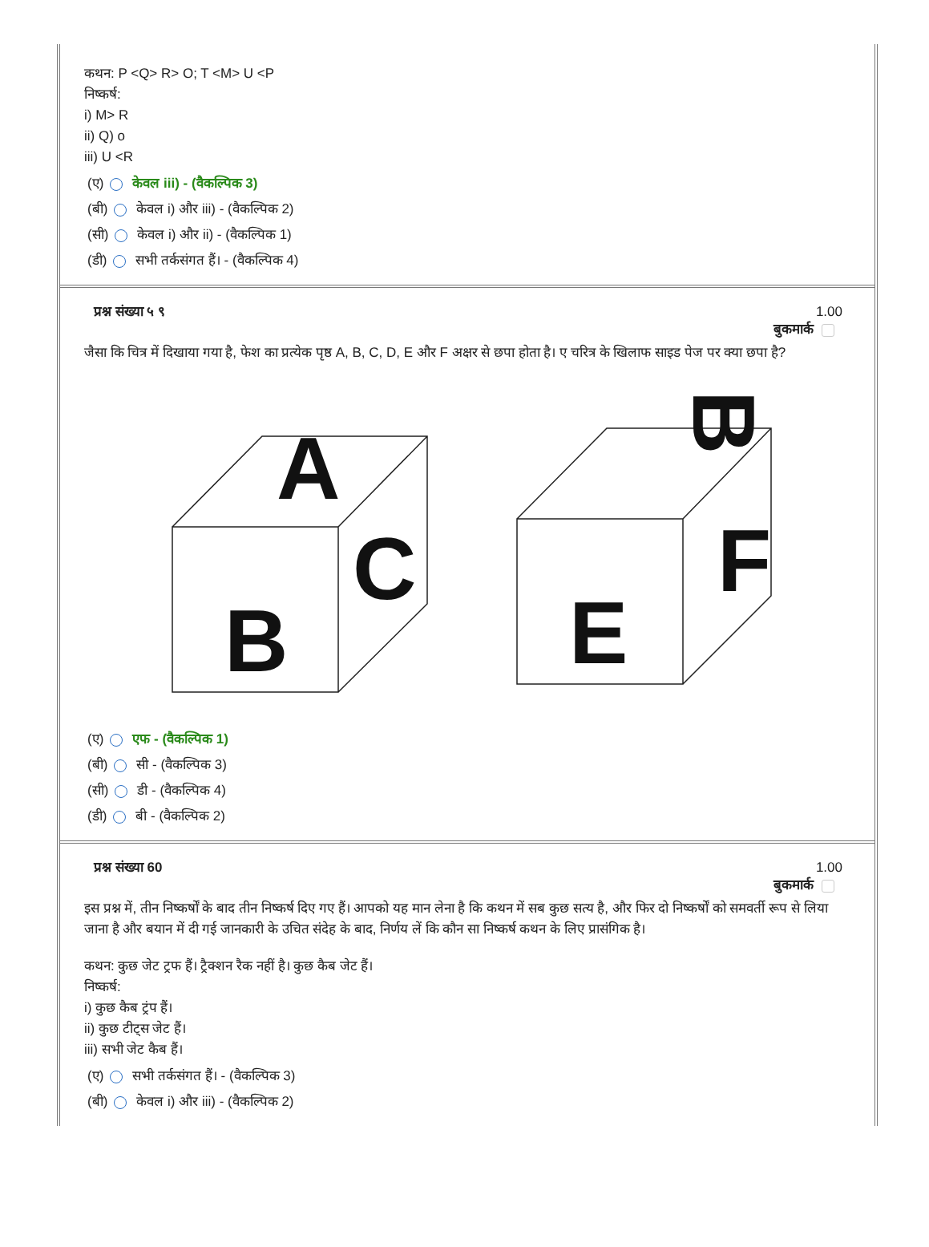कथन: P <Q> R> O; T <M> U <P
निष्कर्ष:
i) M> R
ii) Q) o
iii) U <R
(ए) केवल iii) - (वैकल्पिक 3)
(बी) केवल i) और iii) - (वैकल्पिक 2)
(सी) केवल i) और ii) - (वैकल्पिक 1)
(डी) सभी तर्कसंगत हैं। - (वैकल्पिक 4)
प्रश्न संख्या ५ ९ 1.00
बुकमार्क
जैसा कि चित्र में दिखाया गया है, फेश का प्रत्येक पृष्ठ A, B, C, D, E और F अक्षर से छपा होता है। ए चरित्र के खिलाफ साइड पेज पर क्या छपा है?
B
A
C
E
F
B
(ए) एफ - (वैकल्पिक 1)
(बी) सी - (वैकल्पिक 3)
(सी) डी - (वैकल्पिक 4)
(डी) बी - (वैकल्पिक 2)
प्रश्न संख्या 60 1.00
बुकमार्क
इस प्रश्न में, तीन निष्कर्षों के बाद तीन निष्कर्ष दिए गए हैं। आपको यह मान लेना है कि कथन में सब कुछ सत्य है, और फिर दो निष्कर्षों को समवर्ती रूप से लिया जाना है और बयान में दी गई जानकारी के उचित संदेह के बाद, निर्णय लें कि कौन सा निष्कर्ष कथन के लिए प्रासंगिक है।
कथन: कुछ जेट ट्रफ हैं। ट्रैक्शन रैक नहीं है। कुछ कैब जेट हैं।
निष्कर्ष:
i) कुछ कैब ट्रंप हैं।
ii) कुछ टीट्स जेट हैं।
iii) सभी जेट कैब हैं।
(ए) सभी तर्कसंगत हैं। - (वैकल्पिक 3)
(बी) केवल i) और iii) - (वैकल्पिक 2)